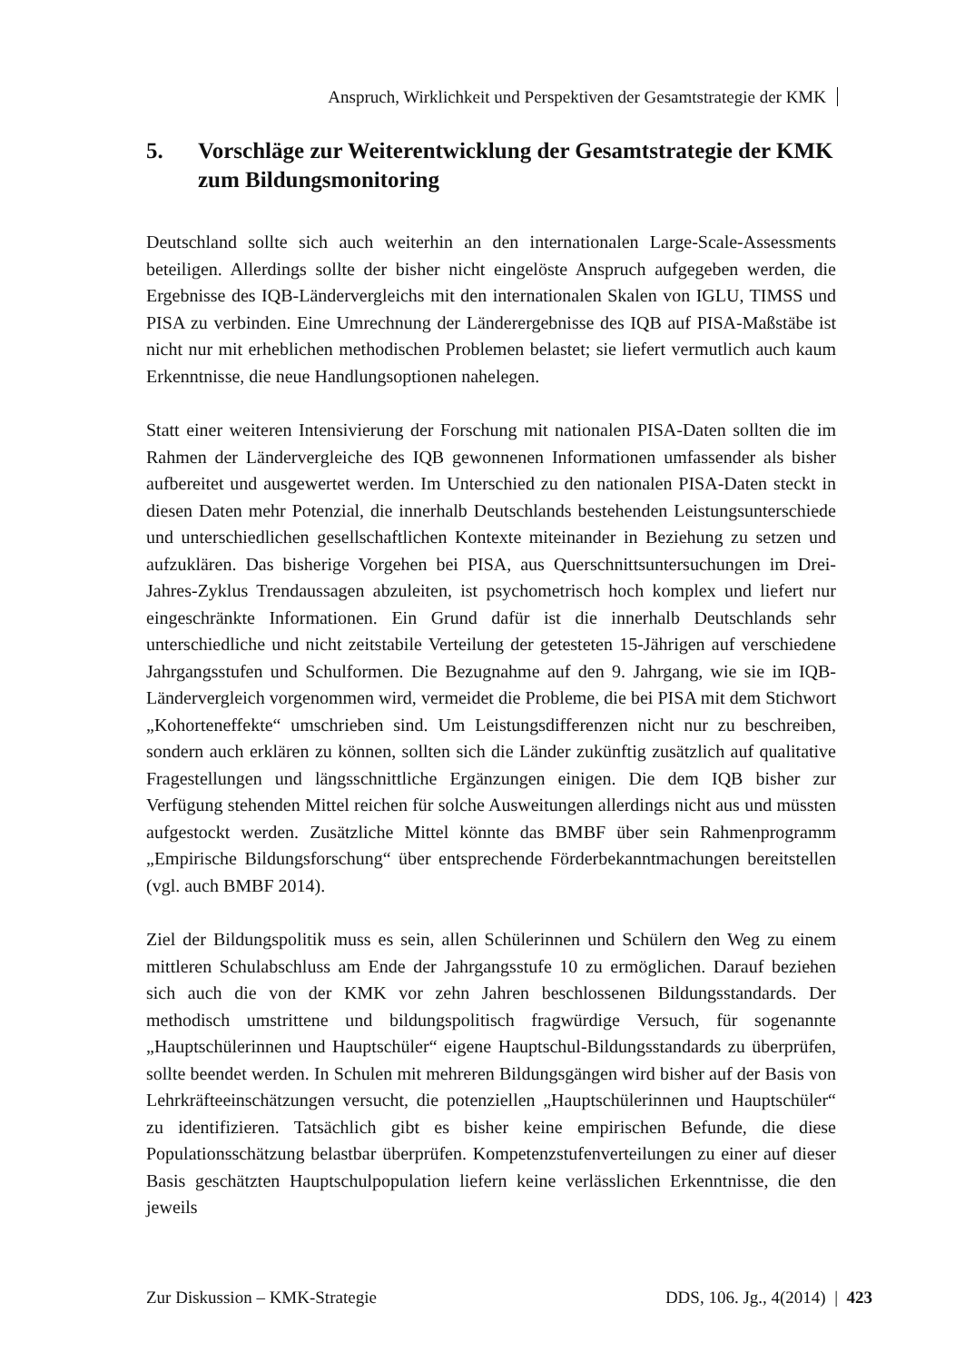Anspruch, Wirklichkeit und Perspektiven der Gesamtstrategie der KMK
5. Vorschläge zur Weiterentwicklung der Gesamtstrategie der KMK zum Bildungsmonitoring
Deutschland sollte sich auch weiterhin an den internationalen Large-Scale-Assessments beteiligen. Allerdings sollte der bisher nicht eingelöste Anspruch aufgegeben werden, die Ergebnisse des IQB-Ländervergleichs mit den internationalen Skalen von IGLU, TIMSS und PISA zu verbinden. Eine Umrechnung der Länderergebnisse des IQB auf PISA-Maßstäbe ist nicht nur mit erheblichen methodischen Problemen belastet; sie liefert vermutlich auch kaum Erkenntnisse, die neue Handlungsoptionen nahelegen.
Statt einer weiteren Intensivierung der Forschung mit nationalen PISA-Daten sollten die im Rahmen der Ländervergleiche des IQB gewonnenen Informationen umfassender als bisher aufbereitet und ausgewertet werden. Im Unterschied zu den nationalen PISA-Daten steckt in diesen Daten mehr Potenzial, die innerhalb Deutschlands bestehenden Leistungsunterschiede und unterschiedlichen gesellschaftlichen Kontexte miteinander in Beziehung zu setzen und aufzuklären. Das bisherige Vorgehen bei PISA, aus Querschnittsuntersuchungen im Drei-Jahres-Zyklus Trendaussagen abzuleiten, ist psychometrisch hoch komplex und liefert nur eingeschränkte Informationen. Ein Grund dafür ist die innerhalb Deutschlands sehr unterschiedliche und nicht zeitstabile Verteilung der getesteten 15-Jährigen auf verschiedene Jahrgangsstufen und Schulformen. Die Bezugnahme auf den 9. Jahrgang, wie sie im IQB-Ländervergleich vorgenommen wird, vermeidet die Probleme, die bei PISA mit dem Stichwort „Kohorteneffekte“ umschrieben sind. Um Leistungsdifferenzen nicht nur zu beschreiben, sondern auch erklären zu können, sollten sich die Länder zukünftig zusätzlich auf qualitative Fragestellungen und längsschnittliche Ergänzungen einigen. Die dem IQB bisher zur Verfügung stehenden Mittel reichen für solche Ausweitungen allerdings nicht aus und müssten aufgestockt werden. Zusätzliche Mittel könnte das BMBF über sein Rahmenprogramm „Empirische Bildungsforschung“ über entsprechende Förderbekanntmachungen bereitstellen (vgl. auch BMBF 2014).
Ziel der Bildungspolitik muss es sein, allen Schülerinnen und Schülern den Weg zu einem mittleren Schulabschluss am Ende der Jahrgangsstufe 10 zu ermöglichen. Darauf beziehen sich auch die von der KMK vor zehn Jahren beschlossenen Bildungsstandards. Der methodisch umstrittene und bildungspolitisch fragwürdige Versuch, für sogenannte „Hauptschülerinnen und Hauptschüler“ eigene Hauptschul-Bildungsstandards zu überprüfen, sollte beendet werden. In Schulen mit mehreren Bildungsgängen wird bisher auf der Basis von Lehrkräfteeinschätzungen versucht, die potenziellen „Hauptschülerinnen und Hauptschüler“ zu identifizieren. Tatsächlich gibt es bisher keine empirischen Befunde, die diese Populationsschätzung belastbar überprüfen. Kompetenzstufenverteilungen zu einer auf dieser Basis geschätzten Hauptschulpopulation liefern keine verlässlichen Erkenntnisse, die den jeweils
Zur Diskussion – KMK-Strategie DDS, 106. Jg., 4(2014) | 423